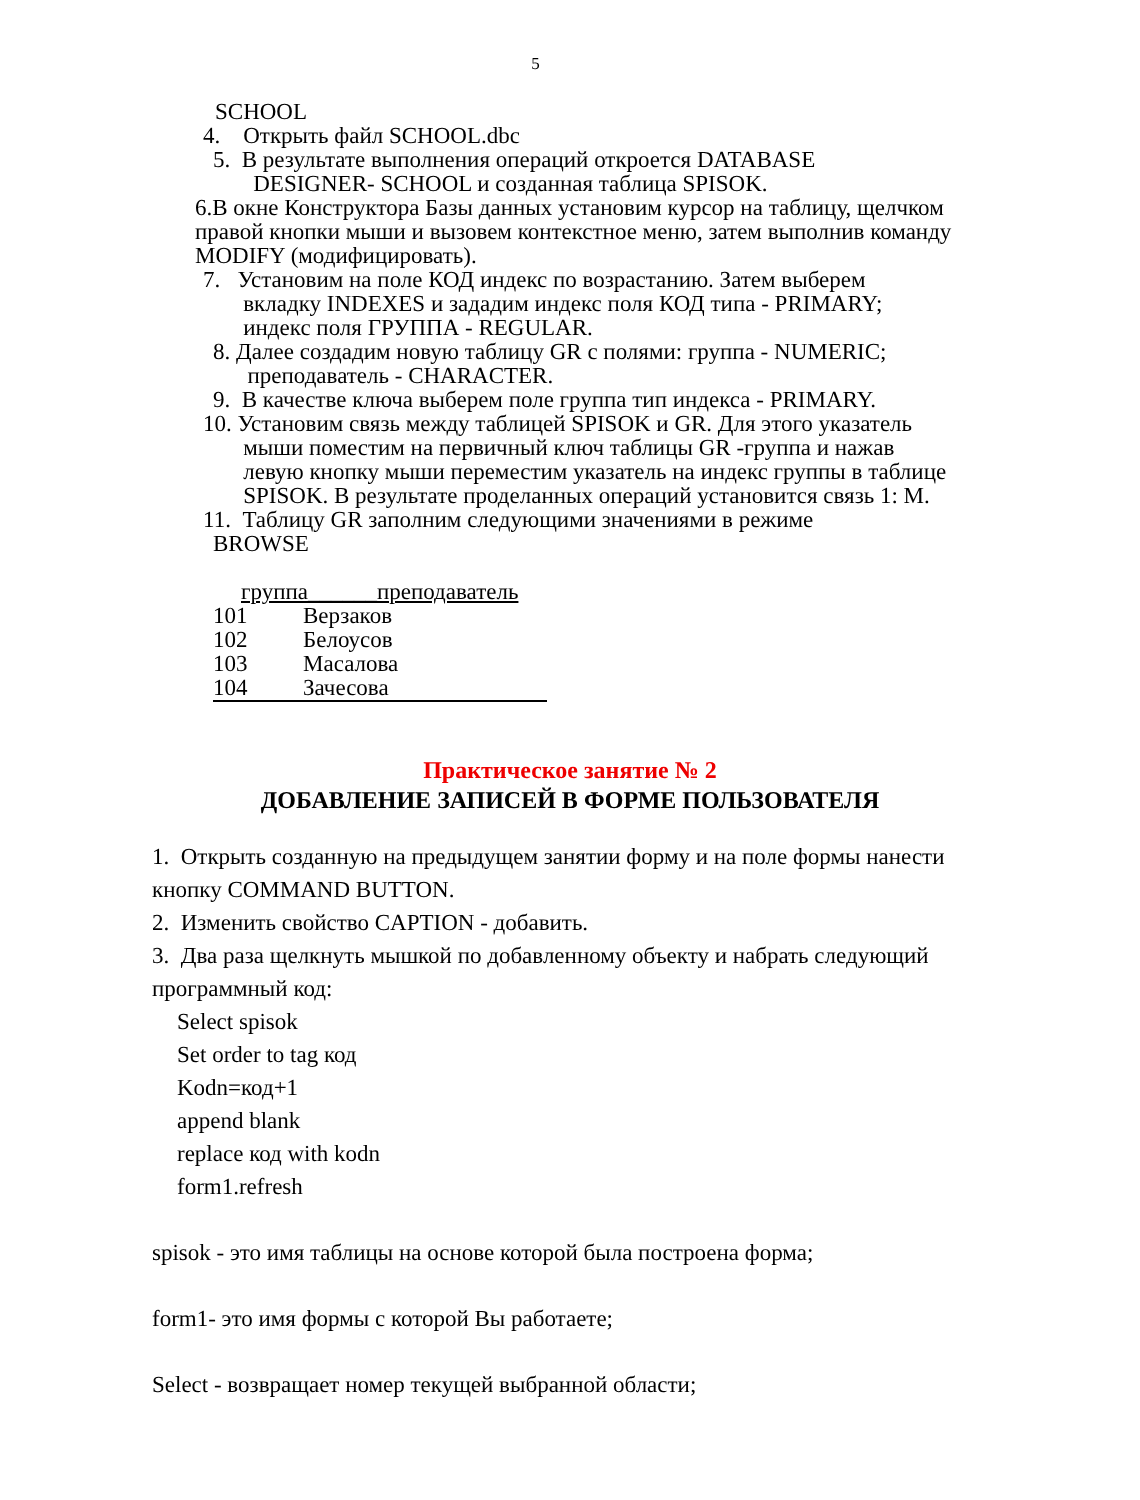5
SCHOOL
4. Открыть файл SCHOOL.dbc
5. В результате выполнения операций откроется DATABASE
DESIGNER- SCHOOL и созданная таблица SPISOK.
6.В окне Конструктора Базы данных установим курсор на таблицу, щелчком правой кнопки мыши и вызовем контекстное меню, затем выполнив команду MODIFY (модифицировать).
7. Установим на поле КОД индекс по возрастанию. Затем выберем
вкладку INDEXES и зададим индекс поля КОД типа - PRIMARY;
индекс поля ГРУППА - REGULAR.
8. Далее создадим новую таблицу GR с полями: группа - NUMERIC;
преподаватель - CHARACTER.
9. В качестве ключа выберем поле группа тип индекса - PRIMARY.
10. Установим связь между таблицей SPISOK и GR. Для этого указатель
мыши поместим на первичный ключ таблицы GR -группа и нажав
левую кнопку мыши переместим указатель на индекс группы в таблице
SPISOK. В результате проделанных операций установится связь 1: M.
11. Таблицу GR заполним следующими значениями в режиме
BROWSE
группа______преподаватель
| 101 | Верзаков |
| 102 | Белоусов |
| 103 | Масалова |
| 104 | Зачесова |
Практическое занятие № 2
ДОБАВЛЕНИЕ ЗАПИСЕЙ В ФОРМЕ ПОЛЬЗОВАТЕЛЯ
1. Открыть созданную на предыдущем занятии форму и на поле формы нанести кнопку COMMAND BUTTON.
2. Изменить свойство CAPTION - добавить.
3. Два раза щелкнуть мышкой по добавленному объекту и набрать следующий программный код:
Select spisok
Set order to tag код
Kodn=код+1
append blank
replace код with kodn
form1.refresh
spisok - это имя таблицы на основе которой была построена форма;
form1- это имя формы с которой Вы работаете;
Select - возвращает номер текущей выбранной области;